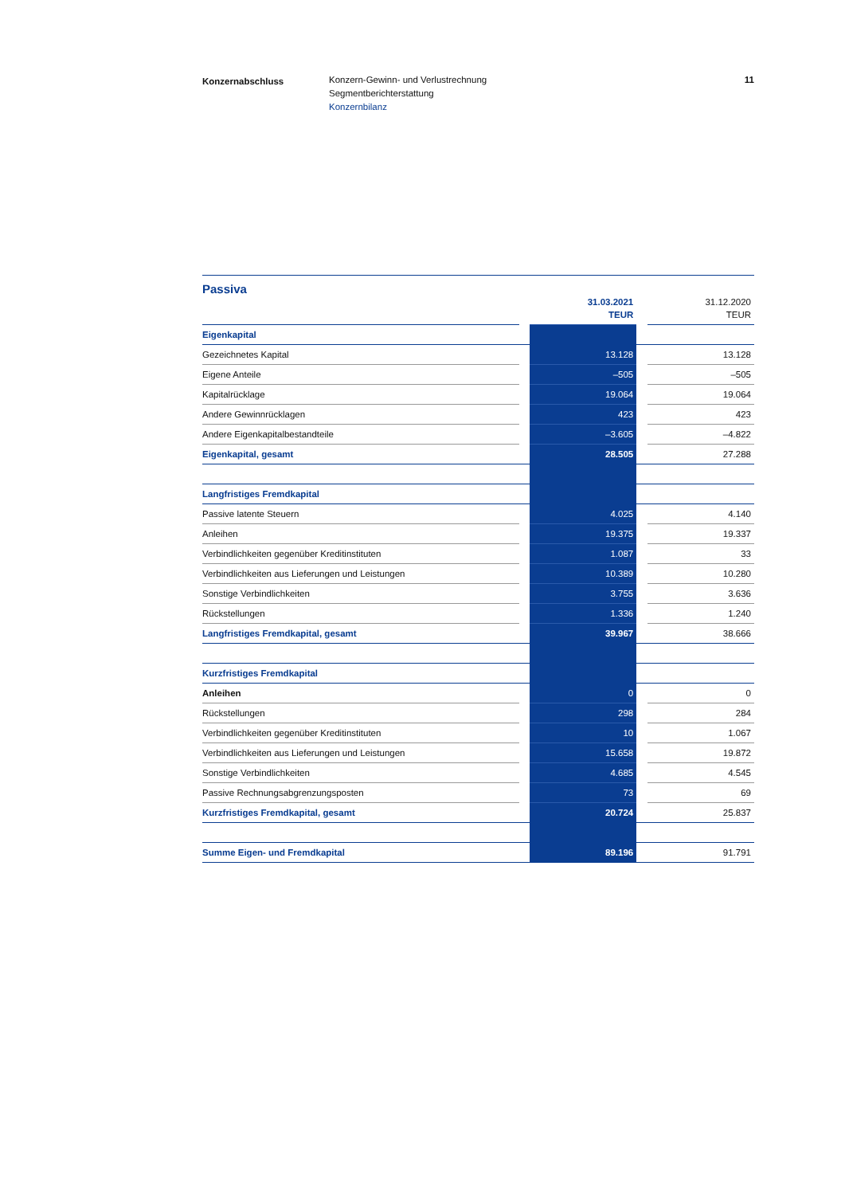Konzernabschluss Konzern-Gewinn- und Verlustrechnung
Segmentberichterstattung
Konzernbilanz
11
Passiva
| | | 31.03.2021 TEUR | | 31.12.2020 TEUR |
| --- | --- | --- | --- | --- |
| Eigenkapital | | | | |
| Gezeichnetes Kapital | | 13.128 | | 13.128 |
| Eigene Anteile | | –505 | | –505 |
| Kapitalrücklage | | 19.064 | | 19.064 |
| Andere Gewinnrücklagen | | 423 | | 423 |
| Andere Eigenkapitalbestandteile | | –3.605 | | –4.822 |
| Eigenkapital, gesamt | | 28.505 | | 27.288 |
| Langfristiges Fremdkapital | | | | |
| Passive latente Steuern | | 4.025 | | 4.140 |
| Anleihen | | 19.375 | | 19.337 |
| Verbindlichkeiten gegenüber Kreditinstituten | | 1.087 | | 33 |
| Verbindlichkeiten aus Lieferungen und Leistungen | | 10.389 | | 10.280 |
| Sonstige Verbindlichkeiten | | 3.755 | | 3.636 |
| Rückstellungen | | 1.336 | | 1.240 |
| Langfristiges Fremdkapital, gesamt | | 39.967 | | 38.666 |
| Kurzfristiges Fremdkapital | | | | |
| Anleihen | | 0 | | 0 |
| Rückstellungen | | 298 | | 284 |
| Verbindlichkeiten gegenüber Kreditinstituten | | 10 | | 1.067 |
| Verbindlichkeiten aus Lieferungen und Leistungen | | 15.658 | | 19.872 |
| Sonstige Verbindlichkeiten | | 4.685 | | 4.545 |
| Passive Rechnungsabgrenzungsposten | | 73 | | 69 |
| Kurzfristiges Fremdkapital, gesamt | | 20.724 | | 25.837 |
| Summe Eigen- und Fremdkapital | | 89.196 | | 91.791 |